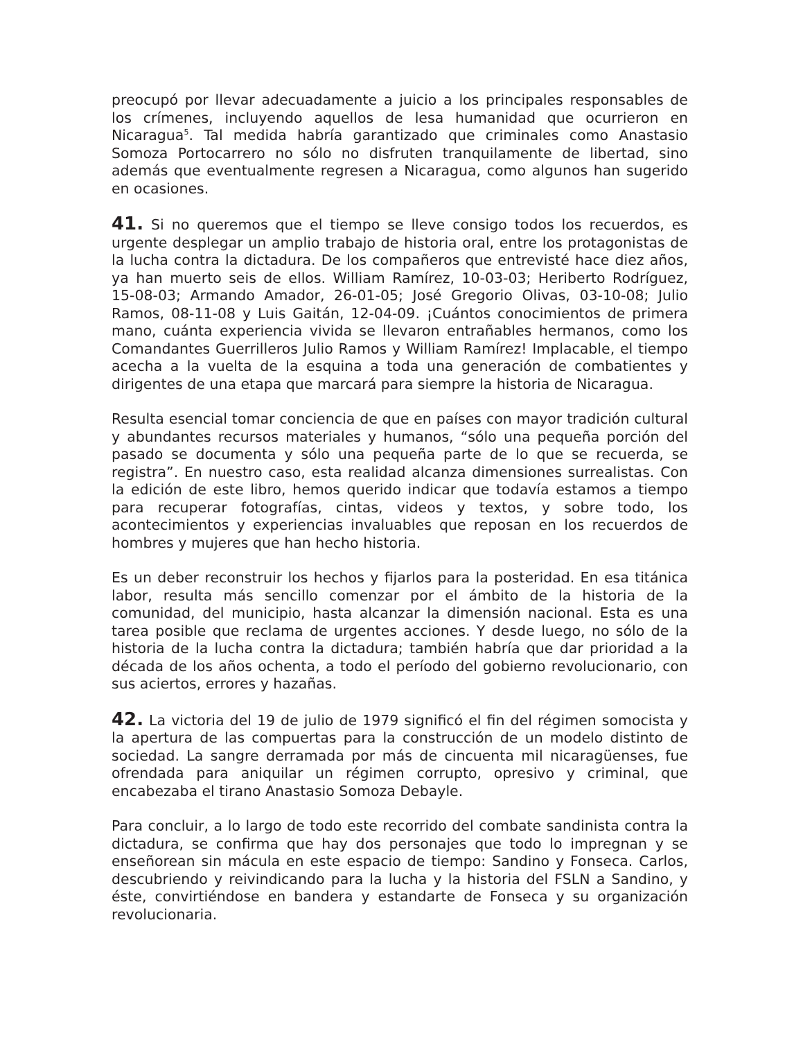preocupó por llevar adecuadamente a juicio a los principales responsables de los crímenes, incluyendo aquellos de lesa humanidad que ocurrieron en Nicaragua<sup>5</sup>. Tal medida habría garantizado que criminales como Anastasio Somoza Portocarrero no sólo no disfruten tranquilamente de libertad, sino además que eventualmente regresen a Nicaragua, como algunos han sugerido en ocasiones.
41. Si no queremos que el tiempo se lleve consigo todos los recuerdos, es urgente desplegar un amplio trabajo de historia oral, entre los protagonistas de la lucha contra la dictadura. De los compañeros que entrevisté hace diez años, ya han muerto seis de ellos. William Ramírez, 10-03-03; Heriberto Rodríguez, 15-08-03; Armando Amador, 26-01-05; José Gregorio Olivas, 03-10-08; Julio Ramos, 08-11-08 y Luis Gaitán, 12-04-09. ¡Cuántos conocimientos de primera mano, cuánta experiencia vivida se llevaron entrañables hermanos, como los Comandantes Guerrilleros Julio Ramos y William Ramírez! Implacable, el tiempo acecha a la vuelta de la esquina a toda una generación de combatientes y dirigentes de una etapa que marcará para siempre la historia de Nicaragua.
Resulta esencial tomar conciencia de que en países con mayor tradición cultural y abundantes recursos materiales y humanos, “sólo una pequeña porción del pasado se documenta y sólo una pequeña parte de lo que se recuerda, se registra”. En nuestro caso, esta realidad alcanza dimensiones surrealistas. Con la edición de este libro, hemos querido indicar que todavía estamos a tiempo para recuperar fotografías, cintas, videos y textos, y sobre todo, los acontecimientos y experiencias invaluables que reposan en los recuerdos de hombres y mujeres que han hecho historia.
Es un deber reconstruir los hechos y fijarlos para la posteridad. En esa titánica labor, resulta más sencillo comenzar por el ámbito de la historia de la comunidad, del municipio, hasta alcanzar la dimensión nacional. Esta es una tarea posible que reclama de urgentes acciones. Y desde luego, no sólo de la historia de la lucha contra la dictadura; también habría que dar prioridad a la década de los años ochenta, a todo el período del gobierno revolucionario, con sus aciertos, errores y hazañas.
42. La victoria del 19 de julio de 1979 significó el fin del régimen somocista y la apertura de las compuertas para la construcción de un modelo distinto de sociedad. La sangre derramada por más de cincuenta mil nicaragüenses, fue ofrendada para aniquilar un régimen corrupto, opresivo y criminal, que encabezaba el tirano Anastasio Somoza Debayle.
Para concluir, a lo largo de todo este recorrido del combate sandinista contra la dictadura, se confirma que hay dos personajes que todo lo impregnan y se enseñorean sin mácula en este espacio de tiempo: Sandino y Fonseca. Carlos, descubriendo y reivindicando para la lucha y la historia del FSLN a Sandino, y éste, convirtiéndose en bandera y estandarte de Fonseca y su organización revolucionaria.